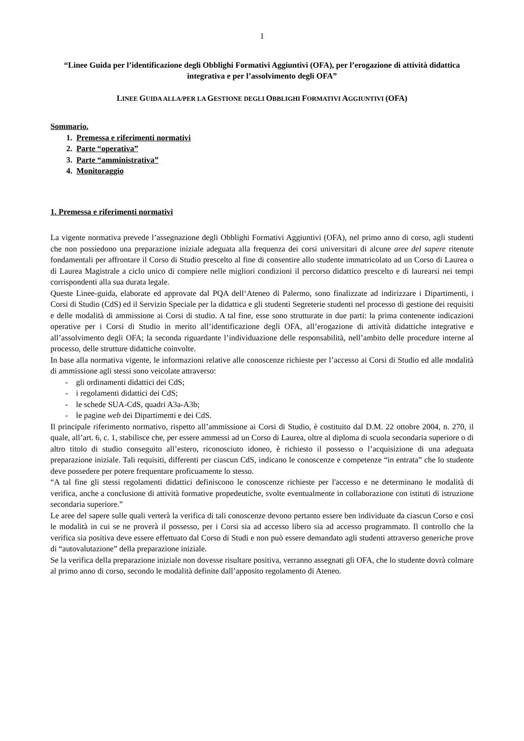1
“Linee Guida per l’identificazione degli Obblighi Formativi Aggiuntivi (OFA), per l’erogazione di attività didattica integrativa e per l’assolvimento degli OFA”
LINEE GUIDA ALLA/PER LA GESTIONE DEGLI OBBLIGHI FORMATIVI AGGIUNTIVI (OFA)
Sommario.
1. Premessa e riferimenti normativi
2. Parte “operativa”
3. Parte “amministrativa”
4. Monitoraggio
1. Premessa e riferimenti normativi
La vigente normativa prevede l’assegnazione degli Obblighi Formativi Aggiuntivi (OFA), nel primo anno di corso, agli studenti che non possiedono una preparazione iniziale adeguata alla frequenza dei corsi universitari di alcune aree del sapere ritenute fondamentali per affrontare il Corso di Studio prescelto al fine di consentire allo studente immatricolato ad un Corso di Laurea o di Laurea Magistrale a ciclo unico di compiere nelle migliori condizioni il percorso didattico prescelto e di laurearsi nei tempi corrispondenti alla sua durata legale.
Queste Linee-guida, elaborate ed approvate dal PQA dell‘Ateneo di Palermo, sono finalizzate ad indirizzare i Dipartimenti, i Corsi di Studio (CdS) ed il Servizio Speciale per la didattica e gli studenti Segreterie studenti nel processo di gestione dei requisiti e delle modalità di ammissione ai Corsi di studio. A tal fine, esse sono strutturate in due parti: la prima contenente indicazioni operative per i Corsi di Studio in merito all’identificazione degli OFA, all’erogazione di attività didattiche integrative e all’assolvimento degli OFA; la seconda riguardante l’individuazione delle responsabilità, nell’ambito delle procedure interne al processo, delle strutture didattiche coinvolte.
In base alla normativa vigente, le informazioni relative alle conoscenze richieste per l’accesso ai Corsi di Studio ed alle modalità di ammissione agli stessi sono veicolate attraverso:
- gli ordinamenti didattici dei CdS;
- i regolamenti didattici dei CdS;
- le schede SUA-CdS, quadri A3a-A3b;
- le pagine web dei Dipartimenti e dei CdS.
Il principale riferimento normativo, rispetto all’ammissione ai Corsi di Studio, è costituito dal D.M. 22 ottobre 2004, n. 270, il quale, all’art. 6, c. 1, stabilisce che, per essere ammessi ad un Corso di Laurea, oltre al diploma di scuola secondaria superiore o di altro titolo di studio conseguito all’estero, riconosciuto idoneo, è richiesto il possesso o l’acquisizione di una adeguata preparazione iniziale. Tali requisiti, differenti per ciascun CdS, indicano le conoscenze e competenze “in entrata” che lo studente deve possedere per potere frequentare proficuamente lo stesso.
“A tal fine gli stessi regolamenti didattici definiscono le conoscenze richieste per l'accesso e ne determinano le modalità di verifica, anche a conclusione di attività formative propedeutiche, svolte eventualmente in collaborazione con istituti di istruzione secondaria superiore.”
Le aree del sapere sulle quali verterà la verifica di tali conoscenze devono pertanto essere ben individuate da ciascun Corso e così le modalità in cui se ne proverà il possesso, per i Corsi sia ad accesso libero sia ad accesso programmato. Il controllo che la verifica sia positiva deve essere effettuato dal Corso di Studi e non può essere demandato agli studenti attraverso generiche prove di “autovalutazione” della preparazione iniziale.
Se la verifica della preparazione iniziale non dovesse risultare positiva, verranno assegnati gli OFA, che lo studente dovrà colmare al primo anno di corso, secondo le modalità definite dall’apposito regolamento di Ateneo.